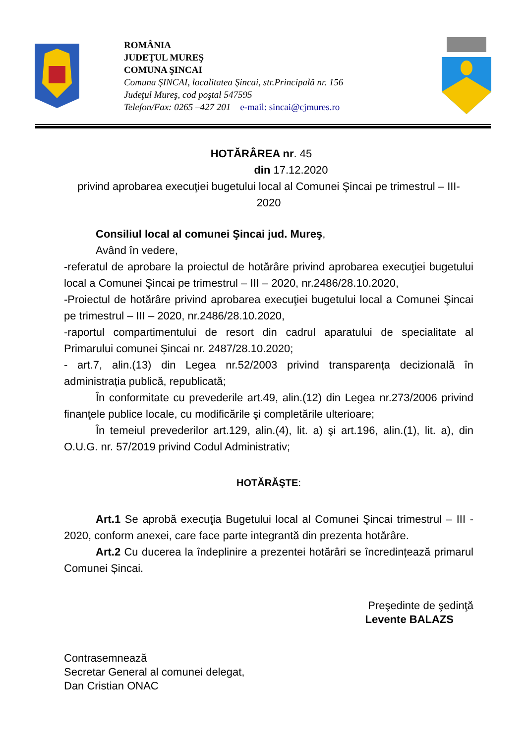ROMÂNIA
JUDEŢUL MUREŞ
COMUNA ŞINCAI
Comuna ŞINCAI, localitatea Şincai, str.Principală nr. 156
Judeţul Mureş, cod poştal 547595
Telefon/Fax: 0265 –427 201 e-mail: sincai@cjmures.ro
HOTĂRÂREA nr. 45
din 17.12.2020
privind aprobarea execuţiei bugetului local al Comunei Şincai pe trimestrul – III- 2020
Consiliul local al comunei Şincai jud. Mureş,
Având în vedere,
-referatul de aprobare la proiectul de hotărâre privind aprobarea execuţiei bugetului local a Comunei Şincai pe trimestrul – III – 2020, nr.2486/28.10.2020,
-Proiectul de hotărâre privind aprobarea execuţiei bugetului local a Comunei Şincai pe trimestrul – III – 2020, nr.2486/28.10.2020,
-raportul compartimentului de resort din cadrul aparatului de specialitate al Primarului comunei Șincai nr. 2487/28.10.2020;
- art.7, alin.(13) din Legea nr.52/2003 privind transparența decizională în administrația publică, republicată;
În conformitate cu prevederile art.49, alin.(12) din Legea nr.273/2006 privind finanţele publice locale, cu modificările şi completările ulterioare;
În temeiul prevederilor art.129, alin.(4), lit. a) şi art.196, alin.(1), lit. a), din O.U.G. nr. 57/2019 privind Codul Administrativ;
HOTĂRĂŞTE:
Art.1 Se aprobă execuţia Bugetului local al Comunei Şincai trimestrul – III - 2020, conform anexei, care face parte integrantă din prezenta hotărâre.
Art.2 Cu ducerea la îndeplinire a prezentei hotărâri se încredințează primarul Comunei Șincai.
Preşedinte de şedinţă
Levente BALAZS
Contrasemnează
Secretar General al comunei delegat,
Dan Cristian ONAC